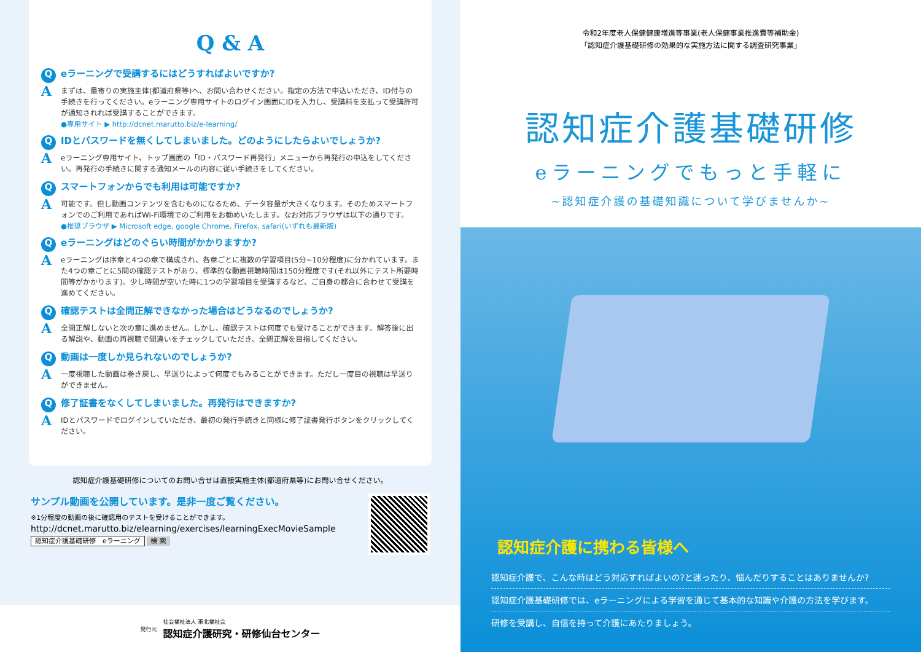Q & A
Qeラーニングで受講するにはどうすればよいですか?
A
まずは、最寄りの実施主体(都道府県等)へ、お問い合わせください。指定の方法で申込いただき、ID付与の手続きを行ってください。eラーニング専用サイトのログイン画面にIDを入力し、受講料を支払って受講許可が通知されれば受講することができます。
●専用サイト ▶ http://dcnet.marutto.biz/e-learning/
Q IDとパスワードを無くしてしまいました。どのようにしたらよいでしょうか?
A
eラーニング専用サイト、トップ画面の「ID・パスワード再発行」メニューから再発行の申込をしてください。再発行の手続きに関する通知メールの内容に従い手続きをしてください。
Qスマートフォンからでも利用は可能ですか?
A
可能です。但し動画コンテンツを含むものになるため、データ容量が大きくなります。そのためスマートフォンでのご利用であればWi-Fi環境でのご利用をお勧めいたします。なお対応ブラウザは以下の通りです。
●推奨ブラウザ ▶ Microsoft edge, google Chrome, Firefox, safari(いずれも最新版)
Qeラーニングはどのぐらい時間がかかりますか?
A
eラーニングは序章と4つの章で構成され、各章ごとに複数の学習項目(5分~10分程度)に分かれています。また4つの章ごとに5問の確認テストがあり、標準的な動画視聴時間は150分程度です(それ以外にテスト所要時間等がかかります)。少し時間が空いた時に1つの学習項目を受講するなど、ご自身の都合に合わせて受講を進めてください。
Q確認テストは全問正解できなかった場合はどうなるのでしょうか?
A
全問正解しないと次の章に進めません。しかし、確認テストは何度でも受けることができます。解答後に出る解説や、動画の再視聴で間違いをチェックしていただき、全問正解を目指してください。
Q動画は一度しか見られないのでしょうか?
A
一度視聴した動画は巻き戻し、早送りによって何度でもみることができます。ただし一度目の視聴は早送りができません。
Q修了証書をなくしてしまいました。再発行はできますか?
A
IDとパスワードでログインしていただき、最初の発行手続きと同様に修了証書発行ボタンをクリックしてください。
認知症介護基礎研修についてのお問い合せは直接実施主体(都道府県等)にお問い合せください。
サンプル動画を公開しています。是非一度ご覧ください。
※1分程度の動画の後に確認用のテストを受けることができます。
http://dcnet.marutto.biz/elearning/exercises/learningExecMovieSample
認知症介護基礎研修　eラーニング 検 索
発行元
社会福祉法人 東北福祉会
認知症介護研究・研修仙台センター
令和2年度老人保健健康増進等事業(老人保健事業推進費等補助金)
「認知症介護基礎研修の効果的な実施方法に関する調査研究事業」
認知症介護基礎研修
eラーニングでもっと手軽に
~認知症介護の基礎知識について学びませんか~
認知症介護に携わる皆様へ
認知症介護で、こんな時はどう対応すればよいの?と迷ったり、悩んだりすることはありませんか?
認知症介護基礎研修では、eラーニングによる学習を通じて基本的な知識や介護の方法を学びます。
研修を受講し、自信を持って介護にあたりましょう。